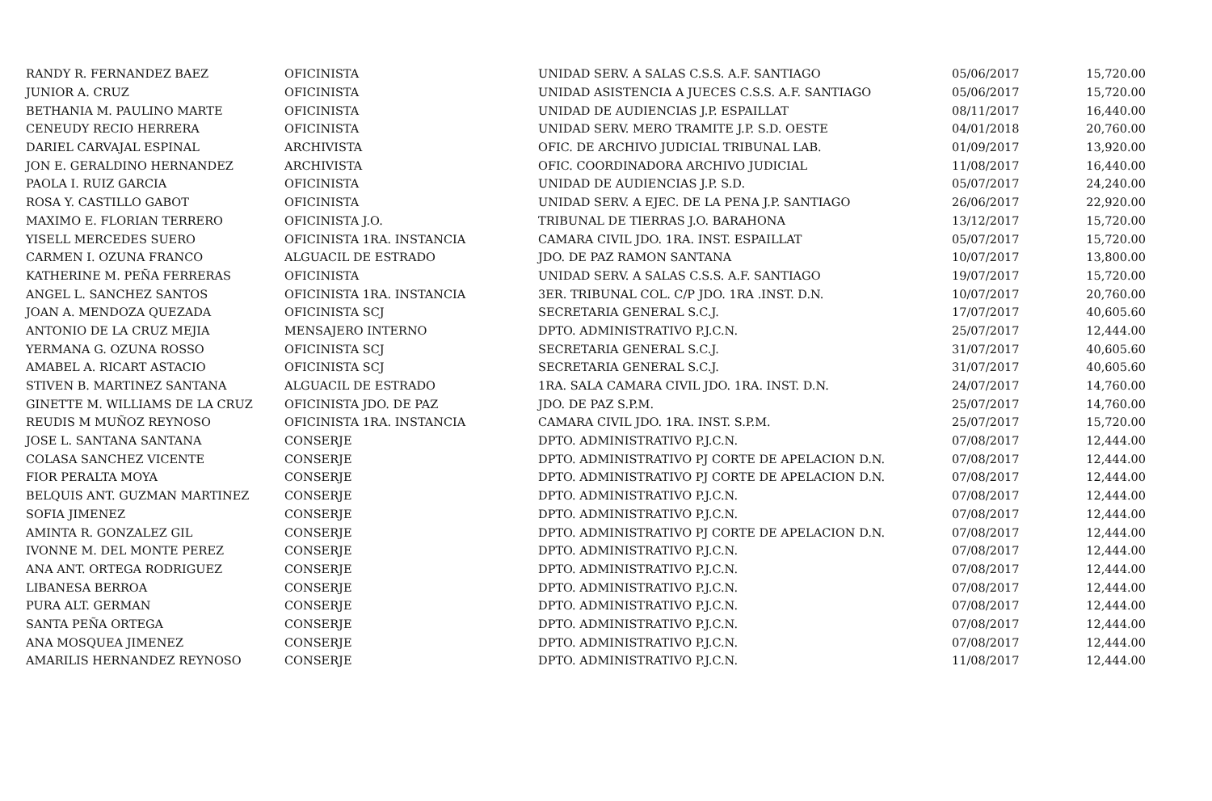| RANDY R. FERNANDEZ BAEZ | OFICINISTA | UNIDAD SERV. A SALAS C.S.S. A.F. SANTIAGO | 05/06/2017 | 15,720.00 |
| JUNIOR A. CRUZ | OFICINISTA | UNIDAD ASISTENCIA A JUECES C.S.S. A.F. SANTIAGO | 05/06/2017 | 15,720.00 |
| BETHANIA M. PAULINO MARTE | OFICINISTA | UNIDAD DE AUDIENCIAS J.P. ESPAILLAT | 08/11/2017 | 16,440.00 |
| CENEUDY RECIO HERRERA | OFICINISTA | UNIDAD SERV. MERO TRAMITE J.P. S.D. OESTE | 04/01/2018 | 20,760.00 |
| DARIEL CARVAJAL ESPINAL | ARCHIVISTA | OFIC. DE ARCHIVO JUDICIAL TRIBUNAL LAB. | 01/09/2017 | 13,920.00 |
| JON E. GERALDINO HERNANDEZ | ARCHIVISTA | OFIC. COORDINADORA ARCHIVO JUDICIAL | 11/08/2017 | 16,440.00 |
| PAOLA I. RUIZ GARCIA | OFICINISTA | UNIDAD DE AUDIENCIAS J.P. S.D. | 05/07/2017 | 24,240.00 |
| ROSA Y. CASTILLO GABOT | OFICINISTA | UNIDAD SERV. A EJEC. DE LA PENA J.P. SANTIAGO | 26/06/2017 | 22,920.00 |
| MAXIMO E. FLORIAN TERRERO | OFICINISTA J.O. | TRIBUNAL DE TIERRAS J.O. BARAHONA | 13/12/2017 | 15,720.00 |
| YISELL MERCEDES SUERO | OFICINISTA 1RA. INSTANCIA | CAMARA CIVIL JDO. 1RA. INST. ESPAILLAT | 05/07/2017 | 15,720.00 |
| CARMEN I. OZUNA FRANCO | ALGUACIL DE ESTRADO | JDO. DE PAZ RAMON SANTANA | 10/07/2017 | 13,800.00 |
| KATHERINE M. PEÑA FERRERAS | OFICINISTA | UNIDAD SERV. A SALAS C.S.S. A.F. SANTIAGO | 19/07/2017 | 15,720.00 |
| ANGEL L. SANCHEZ SANTOS | OFICINISTA 1RA. INSTANCIA | 3ER. TRIBUNAL COL. C/P JDO. 1RA .INST. D.N. | 10/07/2017 | 20,760.00 |
| JOAN A. MENDOZA QUEZADA | OFICINISTA SCJ | SECRETARIA GENERAL S.C.J. | 17/07/2017 | 40,605.60 |
| ANTONIO DE LA CRUZ MEJIA | MENSAJERO INTERNO | DPTO. ADMINISTRATIVO P.J.C.N. | 25/07/2017 | 12,444.00 |
| YERMANA G. OZUNA ROSSO | OFICINISTA SCJ | SECRETARIA GENERAL S.C.J. | 31/07/2017 | 40,605.60 |
| AMABEL A. RICART ASTACIO | OFICINISTA SCJ | SECRETARIA GENERAL S.C.J. | 31/07/2017 | 40,605.60 |
| STIVEN B. MARTINEZ SANTANA | ALGUACIL DE ESTRADO | 1RA. SALA CAMARA CIVIL JDO. 1RA. INST. D.N. | 24/07/2017 | 14,760.00 |
| GINETTE M. WILLIAMS DE LA CRUZ | OFICINISTA JDO. DE PAZ | JDO. DE PAZ S.P.M. | 25/07/2017 | 14,760.00 |
| REUDIS M MUÑOZ REYNOSO | OFICINISTA 1RA. INSTANCIA | CAMARA CIVIL JDO. 1RA. INST. S.P.M. | 25/07/2017 | 15,720.00 |
| JOSE L. SANTANA SANTANA | CONSERJE | DPTO. ADMINISTRATIVO P.J.C.N. | 07/08/2017 | 12,444.00 |
| COLASA SANCHEZ VICENTE | CONSERJE | DPTO. ADMINISTRATIVO PJ CORTE DE APELACION D.N. | 07/08/2017 | 12,444.00 |
| FIOR PERALTA MOYA | CONSERJE | DPTO. ADMINISTRATIVO PJ CORTE DE APELACION D.N. | 07/08/2017 | 12,444.00 |
| BELQUIS ANT. GUZMAN MARTINEZ | CONSERJE | DPTO. ADMINISTRATIVO P.J.C.N. | 07/08/2017 | 12,444.00 |
| SOFIA JIMENEZ | CONSERJE | DPTO. ADMINISTRATIVO P.J.C.N. | 07/08/2017 | 12,444.00 |
| AMINTA R. GONZALEZ GIL | CONSERJE | DPTO. ADMINISTRATIVO PJ CORTE DE APELACION D.N. | 07/08/2017 | 12,444.00 |
| IVONNE M. DEL MONTE PEREZ | CONSERJE | DPTO. ADMINISTRATIVO P.J.C.N. | 07/08/2017 | 12,444.00 |
| ANA ANT. ORTEGA RODRIGUEZ | CONSERJE | DPTO. ADMINISTRATIVO P.J.C.N. | 07/08/2017 | 12,444.00 |
| LIBANESA BERROA | CONSERJE | DPTO. ADMINISTRATIVO P.J.C.N. | 07/08/2017 | 12,444.00 |
| PURA ALT. GERMAN | CONSERJE | DPTO. ADMINISTRATIVO P.J.C.N. | 07/08/2017 | 12,444.00 |
| SANTA PEÑA ORTEGA | CONSERJE | DPTO. ADMINISTRATIVO P.J.C.N. | 07/08/2017 | 12,444.00 |
| ANA MOSQUEA JIMENEZ | CONSERJE | DPTO. ADMINISTRATIVO P.J.C.N. | 07/08/2017 | 12,444.00 |
| AMARILIS HERNANDEZ REYNOSO | CONSERJE | DPTO. ADMINISTRATIVO P.J.C.N. | 11/08/2017 | 12,444.00 |